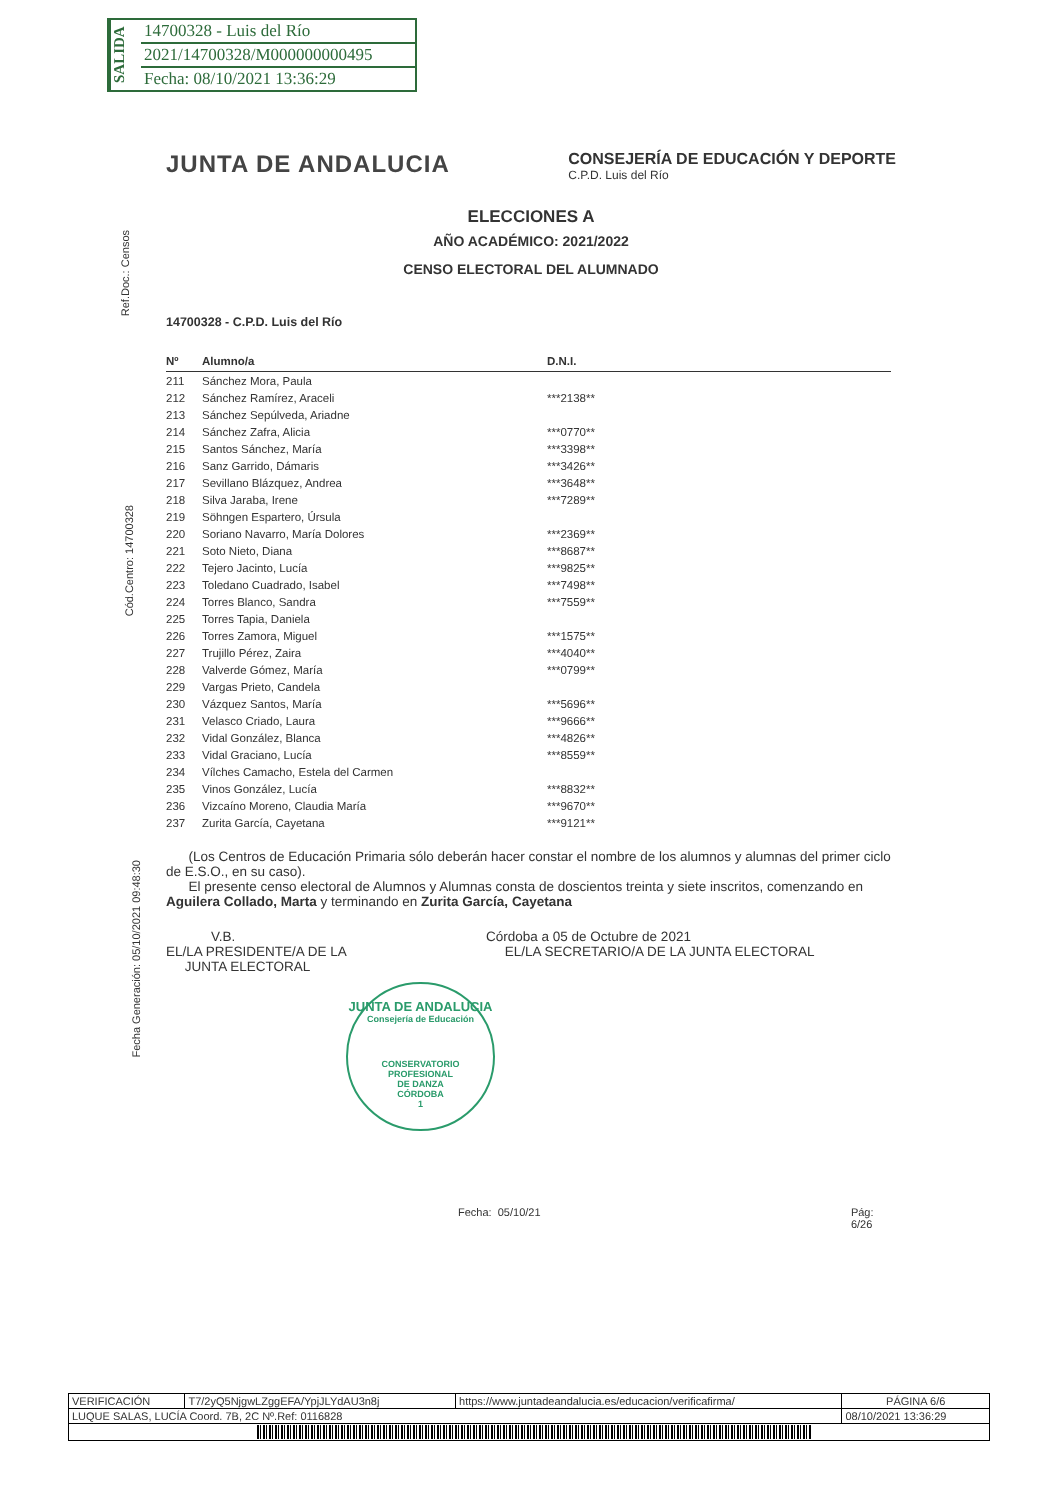SALIDA
14700328 - Luis del Río
2021/14700328/M000000000495
Fecha: 08/10/2021 13:36:29
Ref.Doc.: Censos
Cód.Centro: 14700328
Fecha Generación: 05/10/2021 09:48:30
JUNTA DE ANDALUCIA
CONSEJERÍA DE EDUCACIÓN Y DEPORTE
C.P.D. Luis del Río
ELECCIONES A
AÑO ACADÉMICO: 2021/2022
CENSO ELECTORAL DEL ALUMNADO
14700328 - C.P.D. Luis del Río
| Nº | Alumno/a | D.N.I. |
| --- | --- | --- |
| 211 | Sánchez Mora, Paula | |
| 212 | Sánchez Ramírez, Araceli | ***2138** |
| 213 | Sánchez Sepúlveda, Ariadne | |
| 214 | Sánchez Zafra, Alicia | ***0770** |
| 215 | Santos Sánchez, María | ***3398** |
| 216 | Sanz Garrido, Dámaris | ***3426** |
| 217 | Sevillano Blázquez, Andrea | ***3648** |
| 218 | Silva Jaraba, Irene | ***7289** |
| 219 | Söhngen Espartero, Úrsula | |
| 220 | Soriano Navarro, María Dolores | ***2369** |
| 221 | Soto Nieto, Diana | ***8687** |
| 222 | Tejero Jacinto, Lucía | ***9825** |
| 223 | Toledano Cuadrado, Isabel | ***7498** |
| 224 | Torres Blanco, Sandra | ***7559** |
| 225 | Torres Tapia, Daniela | |
| 226 | Torres Zamora, Miguel | ***1575** |
| 227 | Trujillo Pérez, Zaira | ***4040** |
| 228 | Valverde Gómez, María | ***0799** |
| 229 | Vargas Prieto, Candela | |
| 230 | Vázquez Santos, María | ***5696** |
| 231 | Velasco Criado, Laura | ***9666** |
| 232 | Vidal González, Blanca | ***4826** |
| 233 | Vidal Graciano, Lucía | ***8559** |
| 234 | Vílches Camacho, Estela del Carmen | |
| 235 | Vinos González, Lucía | ***8832** |
| 236 | Vizcaíno Moreno, Claudia María | ***9670** |
| 237 | Zurita García, Cayetana | ***9121** |
(Los Centros de Educación Primaria sólo deberán hacer constar el nombre de los alumnos y alumnas del primer ciclo de E.S.O., en su caso).
El presente censo electoral de Alumnos y Alumnas consta de doscientos treinta y siete inscritos, comenzando en Aguilera Collado, Marta y terminando en Zurita García, Cayetana
V.B.
EL/LA PRESIDENTE/A DE LA
JUNTA ELECTORAL
Córdoba a 05 de Octubre de 2021
EL/LA SECRETARIO/A DE LA JUNTA ELECTORAL
JUNTA DE ANDALUCIA
Consejería de Educación
CONSERVATORIO PROFESIONAL
DE DANZA
CÓRDOBA
1
Fecha: 05/10/21 Pág: 6/26
| VERIFICACIÓN | T7/2yQ5NjgwLZggEFA/YpjJLYdAU3n8j | https://www.juntadeandalucia.es/educacion/verificafirma/ | PÁGINA 6/6 |
| LUQUE SALAS, LUCÍA Coord. 7B, 2C Nº.Ref: 0116828 | | | 08/10/2021 13:36:29 |